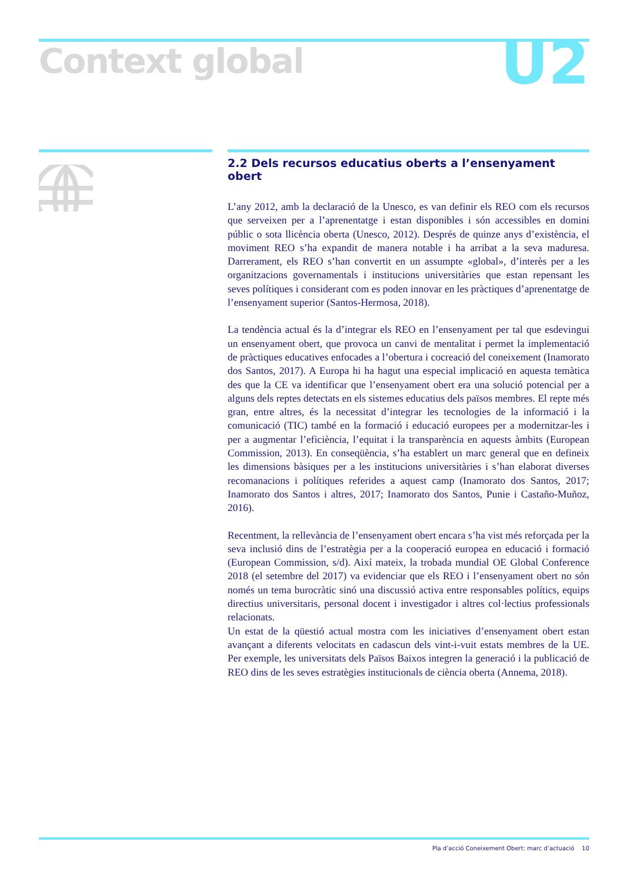Context global U2
2.2 Dels recursos educatius oberts a l’ensenyament obert
L’any 2012, amb la declaració de la Unesco, es van definir els REO com els recursos que serveixen per a l’aprenentatge i estan disponibles i són accessibles en domini públic o sota llicència oberta (Unesco, 2012). Després de quinze anys d’existència, el moviment REO s’ha expandit de manera notable i ha arribat a la seva maduresa. Darrerament, els REO s’han convertit en un assumpte «global», d’interès per a les organitzacions governamentals i institucions universitàries que estan repensant les seves polítiques i considerant com es poden innovar en les pràctiques d’aprenentatge de l’ensenyament superior (Santos-Hermosa, 2018).
La tendència actual és la d’integrar els REO en l’ensenyament per tal que esdevingui un ensenyament obert, que provoca un canvi de mentalitat i permet la implementació de pràctiques educatives enfocades a l’obertura i cocreació del coneixement (Inamorato dos Santos, 2017). A Europa hi ha hagut una especial implicació en aquesta temàtica des que la CE va identificar que l’ensenyament obert era una solució potencial per a alguns dels reptes detectats en els sistemes educatius dels països membres. El repte més gran, entre altres, és la necessitat d’integrar les tecnologies de la informació i la comunicació (TIC) també en la formació i educació europees per a modernitzar-les i per a augmentar l’eficiència, l’equitat i la transparència en aquests àmbits (European Commission, 2013). En conseqüència, s’ha establert un marc general que en defineix les dimensions bàsiques per a les institucions universitàries i s’han elaborat diverses recomanacions i polítiques referides a aquest camp (Inamorato dos Santos, 2017; Inamorato dos Santos i altres, 2017; Inamorato dos Santos, Punie i Castaño-Muñoz, 2016).
Recentment, la rellevància de l’ensenyament obert encara s’ha vist més reforçada per la seva inclusió dins de l’estratègia per a la cooperació europea en educació i formació (European Commission, s/d). Així mateix, la trobada mundial OE Global Conference 2018 (el setembre del 2017) va evidenciar que els REO i l’ensenyament obert no són només un tema burocràtic sinó una discussió activa entre responsables polítics, equips directius universitaris, personal docent i investigador i altres col·lectius professionals relacionats.
Un estat de la qüestió actual mostra com les iniciatives d’ensenyament obert estan avançant a diferents velocitats en cadascun dels vint-i-vuit estats membres de la UE. Per exemple, les universitats dels Països Baixos integren la generació i la publicació de REO dins de les seves estratègies institucionals de ciència oberta (Annema, 2018).
Pla d’acció Coneixement Obert: marc d’actuació 10